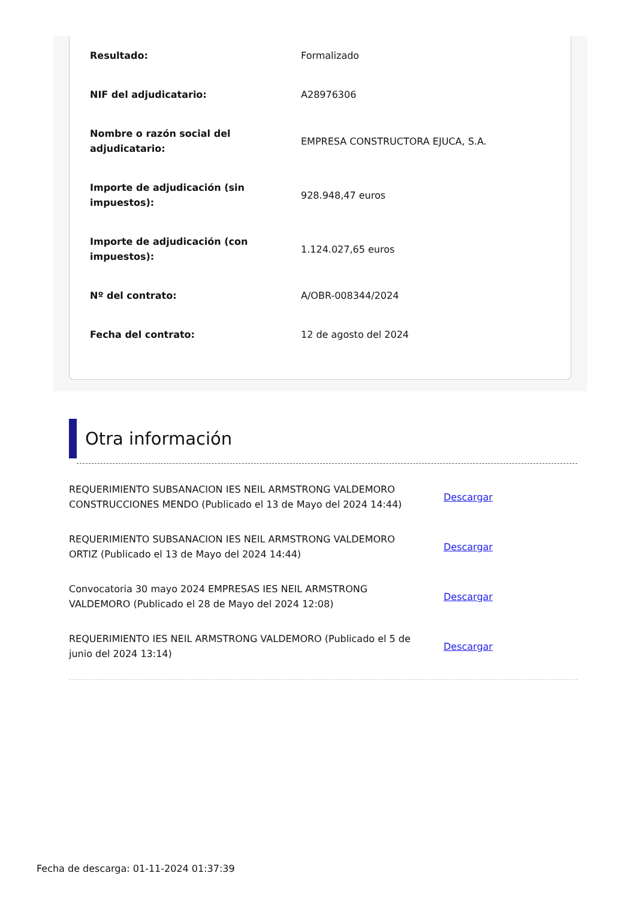| Resultado: | Formalizado |
| NIF del adjudicatario: | A28976306 |
| Nombre o razón social del adjudicatario: | EMPRESA CONSTRUCTORA EJUCA, S.A. |
| Importe de adjudicación (sin impuestos): | 928.948,47 euros |
| Importe de adjudicación (con impuestos): | 1.124.027,65 euros |
| Nº del contrato: | A/OBR-008344/2024 |
| Fecha del contrato: | 12 de agosto del 2024 |
Otra información
| REQUERIMIENTO SUBSANACION IES NEIL ARMSTRONG VALDEMORO CONSTRUCCIONES MENDO (Publicado el 13 de Mayo del 2024 14:44) | Descargar |
| REQUERIMIENTO SUBSANACION IES NEIL ARMSTRONG VALDEMORO ORTIZ (Publicado el 13 de Mayo del 2024 14:44) | Descargar |
| Convocatoria 30 mayo 2024 EMPRESAS IES NEIL ARMSTRONG VALDEMORO (Publicado el 28 de Mayo del 2024 12:08) | Descargar |
| REQUERIMIENTO IES NEIL ARMSTRONG VALDEMORO (Publicado el 5 de junio del 2024 13:14) | Descargar |
Fecha de descarga: 01-11-2024 01:37:39